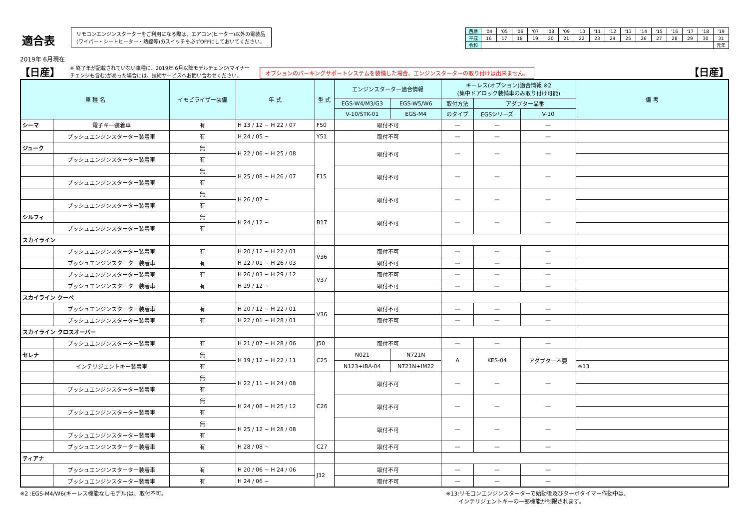適合表
2019年 6月現在
リモコンエンジンスターターをご利用になる際は、エアコン(ヒーター)以外の電装品
(ワイパー・シートヒーター・熱線等)のスイッチを必ずOFFにしておいてください。
| 西暦 | '04 | '05 | '06 | '07 | '08 | '09 | '10 | '11 | '12 | '13 | '14 | '15 | '16 | '17 | '18 | '19 |
| 平成 | 16 | 17 | 18 | 19 | 20 | 21 | 22 | 23 | 24 | 25 | 26 | 27 | 28 | 29 | 30 | 31 |
| 令和 | | | | | | | | | | | | | | | | 元年 |
【日産】 ※ 終了年が記載されていない車種に、2019年 6月以降モデルチェンジ(マイナー
チェンジも含む)があった場合には、技術サービスへお問い合わせください。 オプションのパーキングサポートシステムを装備した場合、エンジンスターターの取り付けは出来ません。 【日産】
| 車 種 名 | | イモビライザー装備 | 年 式 | 型 式 | エンジンスターター適合情報 | | キーレス(オプション)適合情報 ※2 (集中ドアロック装備車のみ取り付け可能) | | | 備 考 |
| --- | --- | --- | --- | --- | --- | --- | --- | --- | --- | --- |
| | | | | | EGS-W4/M3/G3 | EGS-W5/W6 | 取付方法 | アダプター品番 | | |
| | | | | | V-10/STK-01 | EGS-M4 | のタイプ | EGSシリーズ | V-10 | |
| シーマ | 電子キー装着車 | 有 | H 13 / 12 ~ H 22 / 07 | F50 | 取付不可 | | — | — | — | |
| | プッシュエンジンスターター装着車 | 有 | H 24 / 05 ~ | Y51 | 取付不可 | | — | — | — | |
| ジューク | | 無 | H 22 / 06 ~ H 25 / 08 | F15 | 取付不可 | | — | — | — | |
| | プッシュエンジンスターター装着車 | 有 | | | | | | | | |
| | | 無 | H 25 / 08 ~ H 26 / 07 | | 取付不可 | | — | — | — | |
| | プッシュエンジンスターター装着車 | 有 | | | | | | | | |
| | | 無 | H 26 / 07 ~ | | 取付不可 | | — | — | — | |
| | プッシュエンジンスターター装着車 | 有 | | | | | | | | |
| シルフィ | | 無 | H 24 / 12 ~ | B17 | 取付不可 | | — | — | — | |
| | プッシュエンジンスターター装着車 | 有 | | | | | | | | |
| スカイライン | | | | | | | | | | |
| | プッシュエンジンスターター装着車 | 有 | H 20 / 12 ~ H 22 / 01 | V36 | 取付不可 | | — | — | — | |
| | プッシュエンジンスターター装着車 | 有 | H 22 / 01 ~ H 26 / 03 | | 取付不可 | | — | — | — | |
| | プッシュエンジンスターター装着車 | 有 | H 26 / 03 ~ H 29 / 12 | V37 | 取付不可 | | — | — | — | |
| | プッシュエンジンスターター装着車 | 有 | H 29 / 12 ~ | | 取付不可 | | — | — | — | |
| スカイライン クーペ | | | | | | | | | | |
| | プッシュエンジンスターター装着車 | 有 | H 20 / 12 ~ H 22 / 01 | V36 | 取付不可 | | — | — | — | |
| | プッシュエンジンスターター装着車 | 有 | H 22 / 01 ~ H 28 / 01 | | 取付不可 | | — | — | — | |
| スカイライン クロスオーバー | | | | | | | | | | |
| | プッシュエンジンスターター装着車 | 有 | H 21 / 07 ~ H 28 / 06 | J50 | 取付不可 | | — | — | — | |
| セレナ | | 無 | H 19 / 12 ~ H 22 / 11 | C25 | N021 | N721N | A | KES-04 | アダプター不要 | |
| | インテリジェントキー装着車 | 有 | | | N123+IBA-04 | N721N+IM22 | | | | ※13 |
| | | 無 | H 22 / 11 ~ H 24 / 08 | C26 | 取付不可 | | — | — | — | |
| | プッシュエンジンスターター装着車 | 有 | | | | | | | | |
| | | 無 | H 24 / 08 ~ H 25 / 12 | | 取付不可 | | — | — | — | |
| | プッシュエンジンスターター装着車 | 有 | | | | | | | | |
| | | 無 | H 25 / 12 ~ H 28 / 08 | | 取付不可 | | — | — | — | |
| | プッシュエンジンスターター装着車 | 有 | | | | | | | | |
| | プッシュエンジンスターター装着車 | 有 | H 28 / 08 ~ | C27 | 取付不可 | | — | — | — | |
| ティアナ | | | | | | | | | | |
| | プッシュエンジンスターター装着車 | 有 | H 20 / 06 ~ H 24 / 06 | J32 | 取付不可 | | — | — | — | |
| | プッシュエンジンスターター装着車 | 有 | H 24 / 06 ~ | | 取付不可 | | — | — | — | |
※2 :EGS-M4/W6(キーレス機能なしモデル)は、取付不可。 ※13:リモコンエンジンスターターで始動後及びターボタイマー作動中は、
インテリジェントキーの一部機能が制限されます。